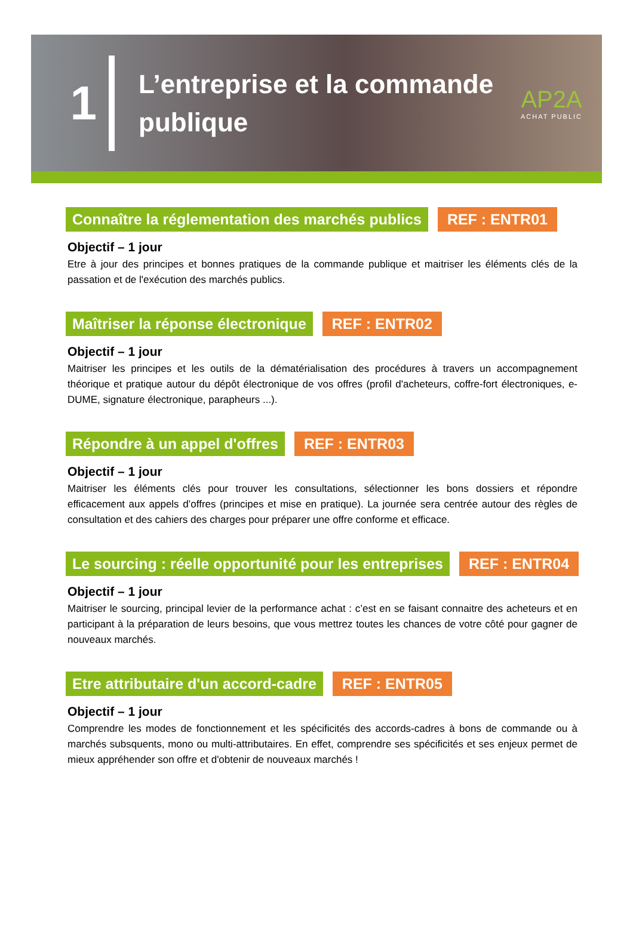1
L’entreprise et la commande publique
AP2A
ACHAT PUBLIC
Connaître la réglementation des marchés publics REF : ENTR01
Objectif – 1 jour
Etre à jour des principes et bonnes pratiques de la commande publique et maitriser les éléments clés de la passation et de l'exécution des marchés publics.
Maîtriser la réponse électronique REF : ENTR02
Objectif – 1 jour
Maitriser les principes et les outils de la dématérialisation des procédures à travers un accompagnement théorique et pratique autour du dépôt électronique de vos offres (profil d'acheteurs, coffre-fort électroniques, e-DUME, signature électronique, parapheurs ...).
Répondre à un appel d'offres REF : ENTR03
Objectif – 1 jour
Maitriser les éléments clés pour trouver les consultations, sélectionner les bons dossiers et répondre efficacement aux appels d’offres (principes et mise en pratique). La journée sera centrée autour des règles de consultation et des cahiers des charges pour préparer une offre conforme et efficace.
Le sourcing : réelle opportunité pour les entreprises REF : ENTR04
Objectif – 1 jour
Maitriser le sourcing, principal levier de la performance achat : c’est en se faisant connaitre des acheteurs et en participant à la préparation de leurs besoins, que vous mettrez toutes les chances de votre côté pour gagner de nouveaux marchés.
Etre attributaire d'un accord-cadre REF : ENTR05
Objectif – 1 jour
Comprendre les modes de fonctionnement et les spécificités des accords-cadres à bons de commande ou à marchés subsquents, mono ou multi-attributaires. En effet, comprendre ses spécificités et ses enjeux permet de mieux appréhender son offre et d'obtenir de nouveaux marchés !